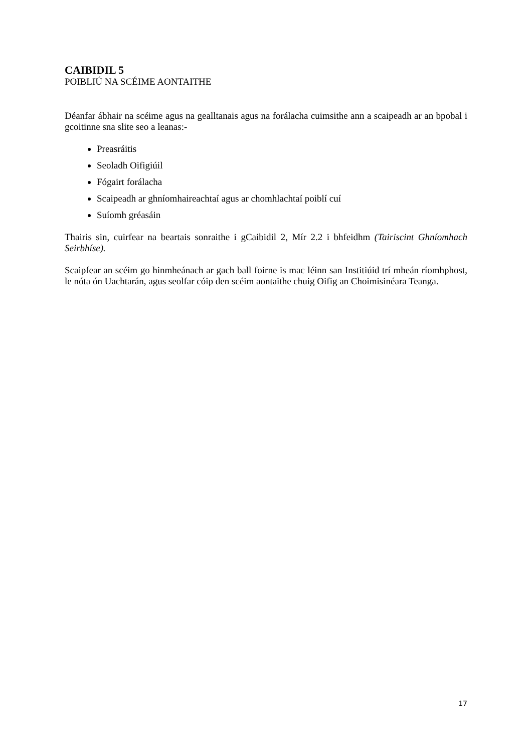CAIBIDIL 5
POIBLIÚ NA SCÉIME AONTAITHE
Déanfar ábhair na scéime agus na gealltanais agus na forálacha cuimsithe ann a scaipeadh ar an bpobal i gcoitinne sna slite seo a leanas:-
Preasráitis
Seoladh Oifigiúil
Fógairt forálacha
Scaipeadh ar ghníomhaireachtaí agus ar chomhlachtaí poiblí cuí
Suíomh gréasáin
Thairis sin, cuirfear na beartais sonraithe i gCaibidil 2, Mír 2.2 i bhfeidhm (Tairiscint Ghníomhach Seirbhíse).
Scaipfear an scéim go hinmheánach ar gach ball foirne is mac léinn san Institiúid trí mheán ríomhphost, le nóta ón Uachtarán, agus seolfar cóip den scéim aontaithe chuig Oifig an Choimisinéara Teanga.
17